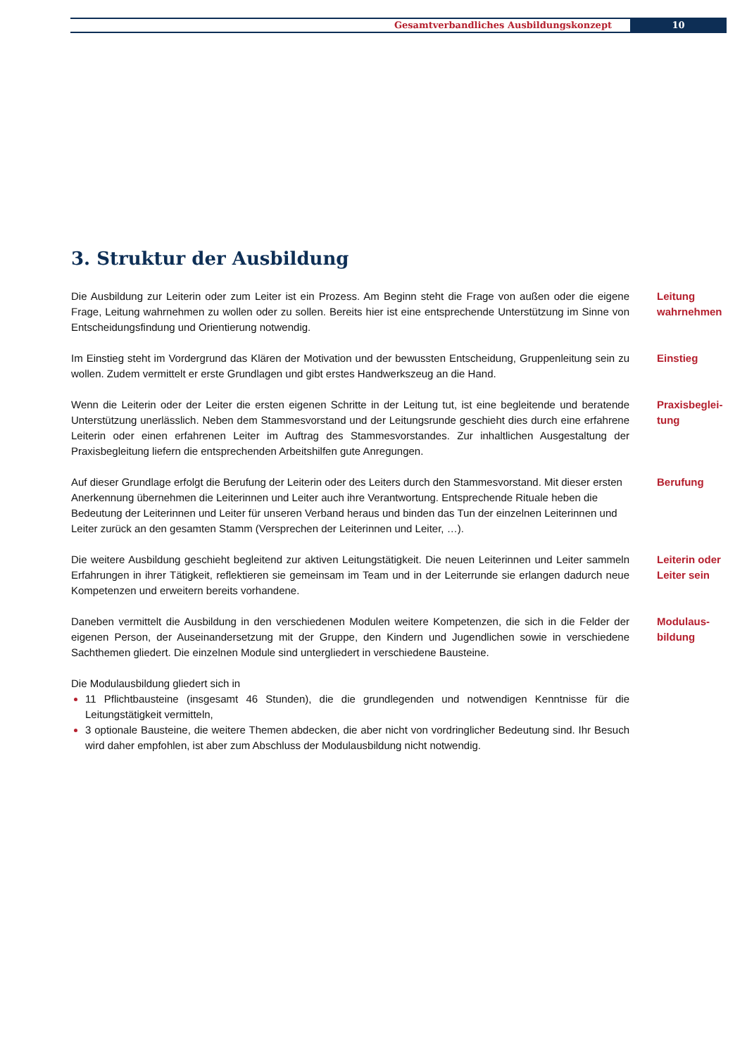Gesamtverbandliches Ausbildungskonzept 10
3. Struktur der Ausbildung
Die Ausbildung zur Leiterin oder zum Leiter ist ein Prozess. Am Beginn steht die Frage von außen oder die eigene Frage, Leitung wahrnehmen zu wollen oder zu sollen. Bereits hier ist eine entsprechende Unterstützung im Sinne von Entscheidungsfindung und Orientierung notwendig.
Leitung
wahrnehmen
Im Einstieg steht im Vordergrund das Klären der Motivation und der bewussten Entscheidung, Gruppenleitung sein zu wollen. Zudem vermittelt er erste Grundlagen und gibt erstes Handwerkszeug an die Hand.
Einstieg
Wenn die Leiterin oder der Leiter die ersten eigenen Schritte in der Leitung tut, ist eine begleitende und beratende Unterstützung unerlässlich. Neben dem Stammesvorstand und der Leitungsrunde geschieht dies durch eine erfahrene Leiterin oder einen erfahrenen Leiter im Auftrag des Stammesvorstandes. Zur inhaltlichen Ausgestaltung der Praxisbegleitung liefern die entsprechenden Arbeitshilfen gute Anregungen.
Praxisbeglei-
tung
Auf dieser Grundlage erfolgt die Berufung der Leiterin oder des Leiters durch den Stammesvorstand. Mit dieser ersten Anerkennung übernehmen die Leiterinnen und Leiter auch ihre Verantwortung. Entsprechende Rituale heben die Bedeutung der Leiterinnen und Leiter für unseren Verband heraus und binden das Tun der einzelnen Leiterinnen und Leiter zurück an den gesamten Stamm (Versprechen der Leiterinnen und Leiter, …).
Berufung
Die weitere Ausbildung geschieht begleitend zur aktiven Leitungstätigkeit. Die neuen Leiterinnen und Leiter sammeln Erfahrungen in ihrer Tätigkeit, reflektieren sie gemeinsam im Team und in der Leiterrunde sie erlangen dadurch neue Kompetenzen und erweitern bereits vorhandene.
Leiterin oder
Leiter sein
Daneben vermittelt die Ausbildung in den verschiedenen Modulen weitere Kompetenzen, die sich in die Felder der eigenen Person, der Auseinandersetzung mit der Gruppe, den Kindern und Jugendlichen sowie in verschiedene Sachthemen gliedert. Die einzelnen Module sind untergliedert in verschiedene Bausteine.
Modulaus-
bildung
Die Modulausbildung gliedert sich in
11 Pflichtbausteine (insgesamt 46 Stunden), die die grundlegenden und notwendigen Kenntnisse für die Leitungstätigkeit vermitteln,
3 optionale Bausteine, die weitere Themen abdecken, die aber nicht von vordringlicher Bedeutung sind. Ihr Besuch wird daher empfohlen, ist aber zum Abschluss der Modulausbildung nicht notwendig.